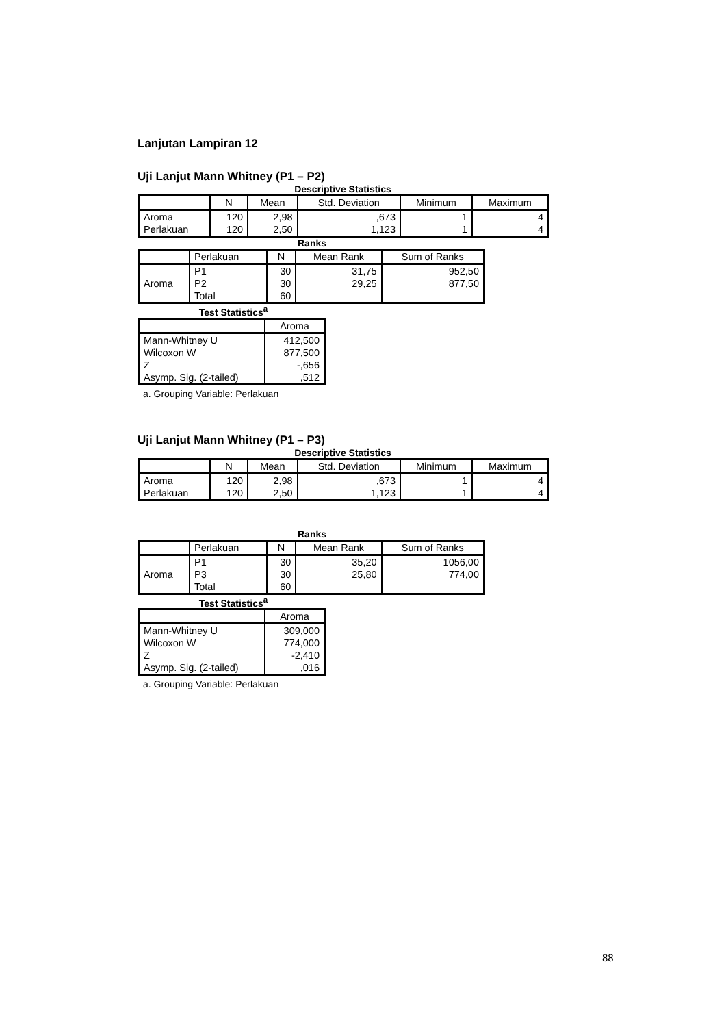Lanjutan Lampiran 12
Uji Lanjut Mann Whitney (P1 – P2)
Descriptive Statistics
| | N | Mean | Std. Deviation | Minimum | Maximum |
| --- | --- | --- | --- | --- | --- |
| Aroma | 120 | 2,98 | ,673 | 1 | 4 |
| Perlakuan | 120 | 2,50 | 1,123 | 1 | 4 |
Ranks
| | Perlakuan | N | Mean Rank | Sum of Ranks |
| --- | --- | --- | --- | --- |
| Aroma | P1 | 30 | 31,75 | 952,50 |
| | P2 | 30 | 29,25 | 877,50 |
| | Total | 60 | | |
Test Statistics<sup>a</sup>
| | Aroma |
| --- | --- |
| Mann-Whitney U | 412,500 |
| Wilcoxon W | 877,500 |
| Z | -,656 |
| Asymp. Sig. (2-tailed) | ,512 |
a. Grouping Variable: Perlakuan
Uji Lanjut Mann Whitney (P1 – P3)
Descriptive Statistics
| | N | Mean | Std. Deviation | Minimum | Maximum |
| --- | --- | --- | --- | --- | --- |
| Aroma | 120 | 2,98 | ,673 | 1 | 4 |
| Perlakuan | 120 | 2,50 | 1,123 | 1 | 4 |
Ranks
| | Perlakuan | N | Mean Rank | Sum of Ranks |
| --- | --- | --- | --- | --- |
| Aroma | P1 | 30 | 35,20 | 1056,00 |
| | P3 | 30 | 25,80 | 774,00 |
| | Total | 60 | | |
Test Statistics<sup>a</sup>
| | Aroma |
| --- | --- |
| Mann-Whitney U | 309,000 |
| Wilcoxon W | 774,000 |
| Z | -2,410 |
| Asymp. Sig. (2-tailed) | ,016 |
a. Grouping Variable: Perlakuan
88